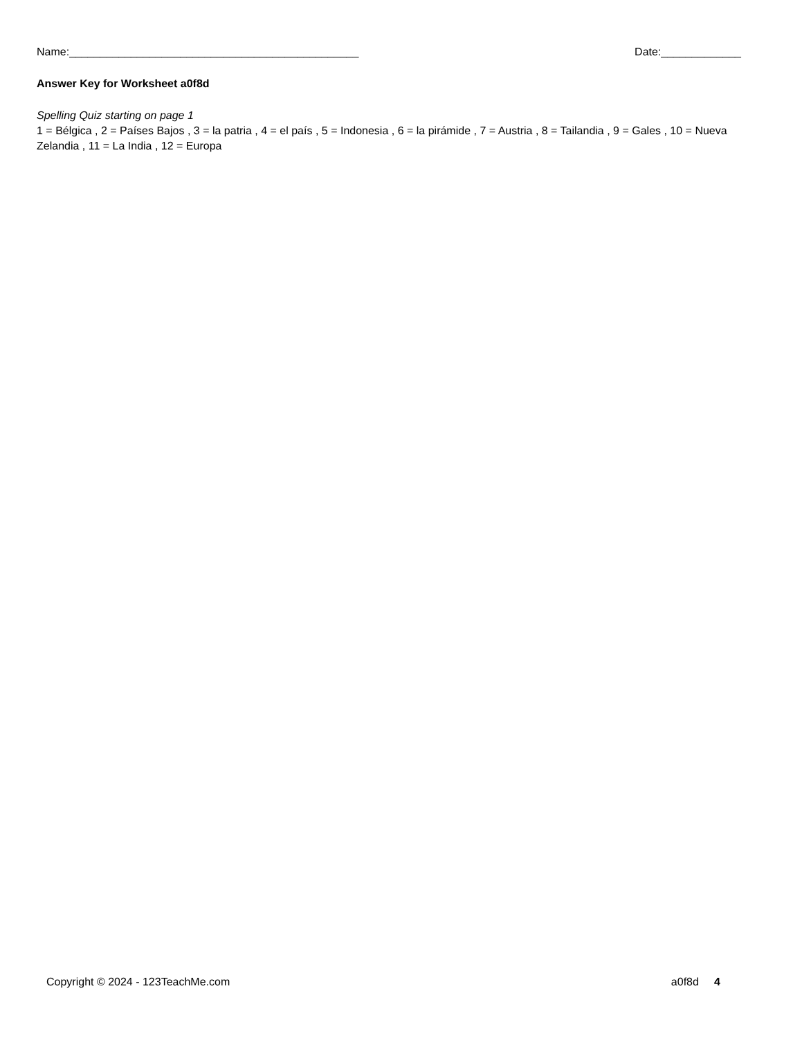Name:_______________________________________________ Date:_____________
Answer Key for Worksheet a0f8d
Spelling Quiz starting on page 1
1 = Bélgica , 2 = Países Bajos , 3 = la patria , 4 = el país , 5 = Indonesia , 6 = la pirámide , 7 = Austria , 8 = Tailandia , 9 = Gales , 10 = Nueva Zelandia , 11 = La India , 12 = Europa
Copyright © 2024 - 123TeachMe.com a0f8d 4